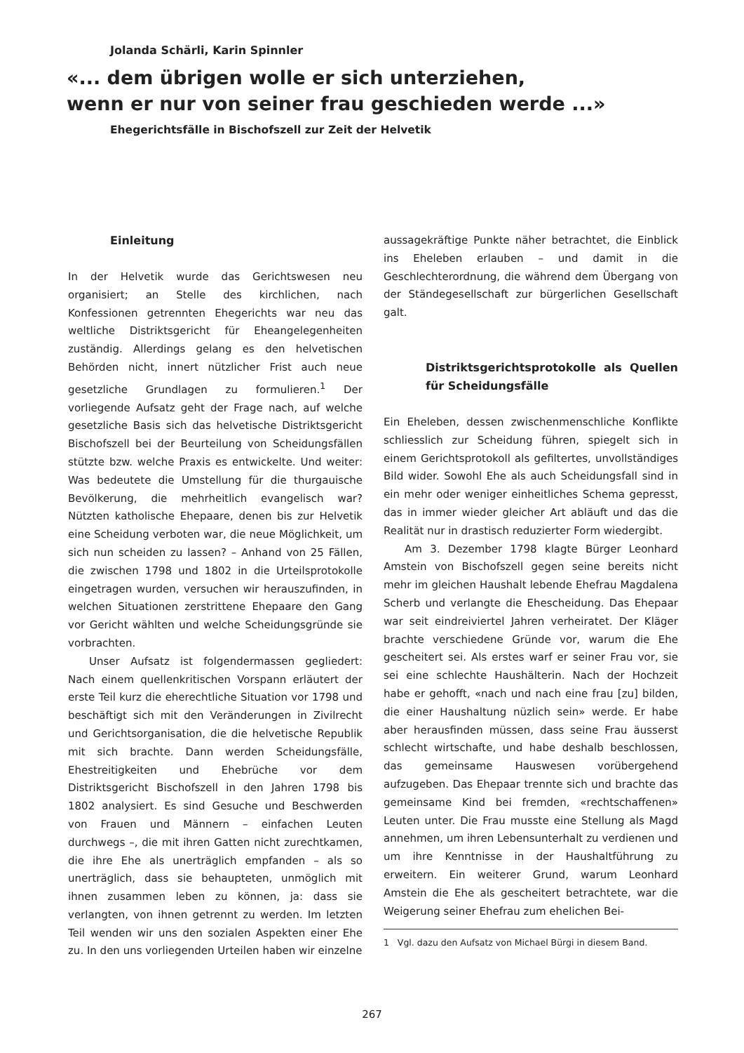Jolanda Schärli, Karin Spinnler
«... dem übrigen wolle er sich unterziehen,
wenn er nur von seiner frau geschieden werde ...»
Ehegerichtsfälle in Bischofszell zur Zeit der Helvetik
Einleitung
In der Helvetik wurde das Gerichtswesen neu organisiert; an Stelle des kirchlichen, nach Konfessionen getrennten Ehegerichts war neu das weltliche Distriktsgericht für Eheangelegenheiten zuständig. Allerdings gelang es den helvetischen Behörden nicht, innert nützlicher Frist auch neue gesetzliche Grundlagen zu formulieren.<sup>1</sup> Der vorliegende Aufsatz geht der Frage nach, auf welche gesetzliche Basis sich das helvetische Distriktsgericht Bischofszell bei der Beurteilung von Scheidungsfällen stützte bzw. welche Praxis es entwickelte. Und weiter: Was bedeutete die Umstellung für die thurgauische Bevölkerung, die mehrheitlich evangelisch war? Nützten katholische Ehepaare, denen bis zur Helvetik eine Scheidung verboten war, die neue Möglichkeit, um sich nun scheiden zu lassen? – Anhand von 25 Fällen, die zwischen 1798 und 1802 in die Urteilsprotokolle eingetragen wurden, versuchen wir herauszufinden, in welchen Situationen zerstrittene Ehepaare den Gang vor Gericht wählten und welche Scheidungsgründe sie vorbrachten.
Unser Aufsatz ist folgendermassen gegliedert: Nach einem quellenkritischen Vorspann erläutert der erste Teil kurz die eherechtliche Situation vor 1798 und beschäftigt sich mit den Veränderungen in Zivilrecht und Gerichtsorganisation, die die helvetische Republik mit sich brachte. Dann werden Scheidungsfälle, Ehestreitigkeiten und Ehebrüche vor dem Distriktsgericht Bischofszell in den Jahren 1798 bis 1802 analysiert. Es sind Gesuche und Beschwerden von Frauen und Männern – einfachen Leuten durchwegs –, die mit ihren Gatten nicht zurechtkamen, die ihre Ehe als unerträglich empfanden – als so unerträglich, dass sie behaupteten, unmöglich mit ihnen zusammen leben zu können, ja: dass sie verlangten, von ihnen getrennt zu werden. Im letzten Teil wenden wir uns den sozialen Aspekten einer Ehe zu. In den uns vorliegenden Urteilen haben wir einzelne
aussagekräftige Punkte näher betrachtet, die Einblick ins Eheleben erlauben – und damit in die Geschlechterordnung, die während dem Übergang von der Ständegesellschaft zur bürgerlichen Gesellschaft galt.
Distriktsgerichtsprotokolle als Quellen für Scheidungsfälle
Ein Eheleben, dessen zwischenmenschliche Konflikte schliesslich zur Scheidung führen, spiegelt sich in einem Gerichtsprotokoll als gefiltertes, unvollständiges Bild wider. Sowohl Ehe als auch Scheidungsfall sind in ein mehr oder weniger einheitliches Schema gepresst, das in immer wieder gleicher Art abläuft und das die Realität nur in drastisch reduzierter Form wiedergibt.
Am 3. Dezember 1798 klagte Bürger Leonhard Amstein von Bischofszell gegen seine bereits nicht mehr im gleichen Haushalt lebende Ehefrau Magdalena Scherb und verlangte die Ehescheidung. Das Ehepaar war seit eindreiviertel Jahren verheiratet. Der Kläger brachte verschiedene Gründe vor, warum die Ehe gescheitert sei. Als erstes warf er seiner Frau vor, sie sei eine schlechte Haushälterin. Nach der Hochzeit habe er gehofft, «nach und nach eine frau [zu] bilden, die einer Haushaltung nüzlich sein» werde. Er habe aber herausfinden müssen, dass seine Frau äusserst schlecht wirtschafte, und habe deshalb beschlossen, das gemeinsame Hauswesen vorübergehend aufzugeben. Das Ehepaar trennte sich und brachte das gemeinsame Kind bei fremden, «rechtschaffenen» Leuten unter. Die Frau musste eine Stellung als Magd annehmen, um ihren Lebensunterhalt zu verdienen und um ihre Kenntnisse in der Haushaltführung zu erweitern. Ein weiterer Grund, warum Leonhard Amstein die Ehe als gescheitert betrachtete, war die Weigerung seiner Ehefrau zum ehelichen Bei-
1 Vgl. dazu den Aufsatz von Michael Bürgi in diesem Band.
267